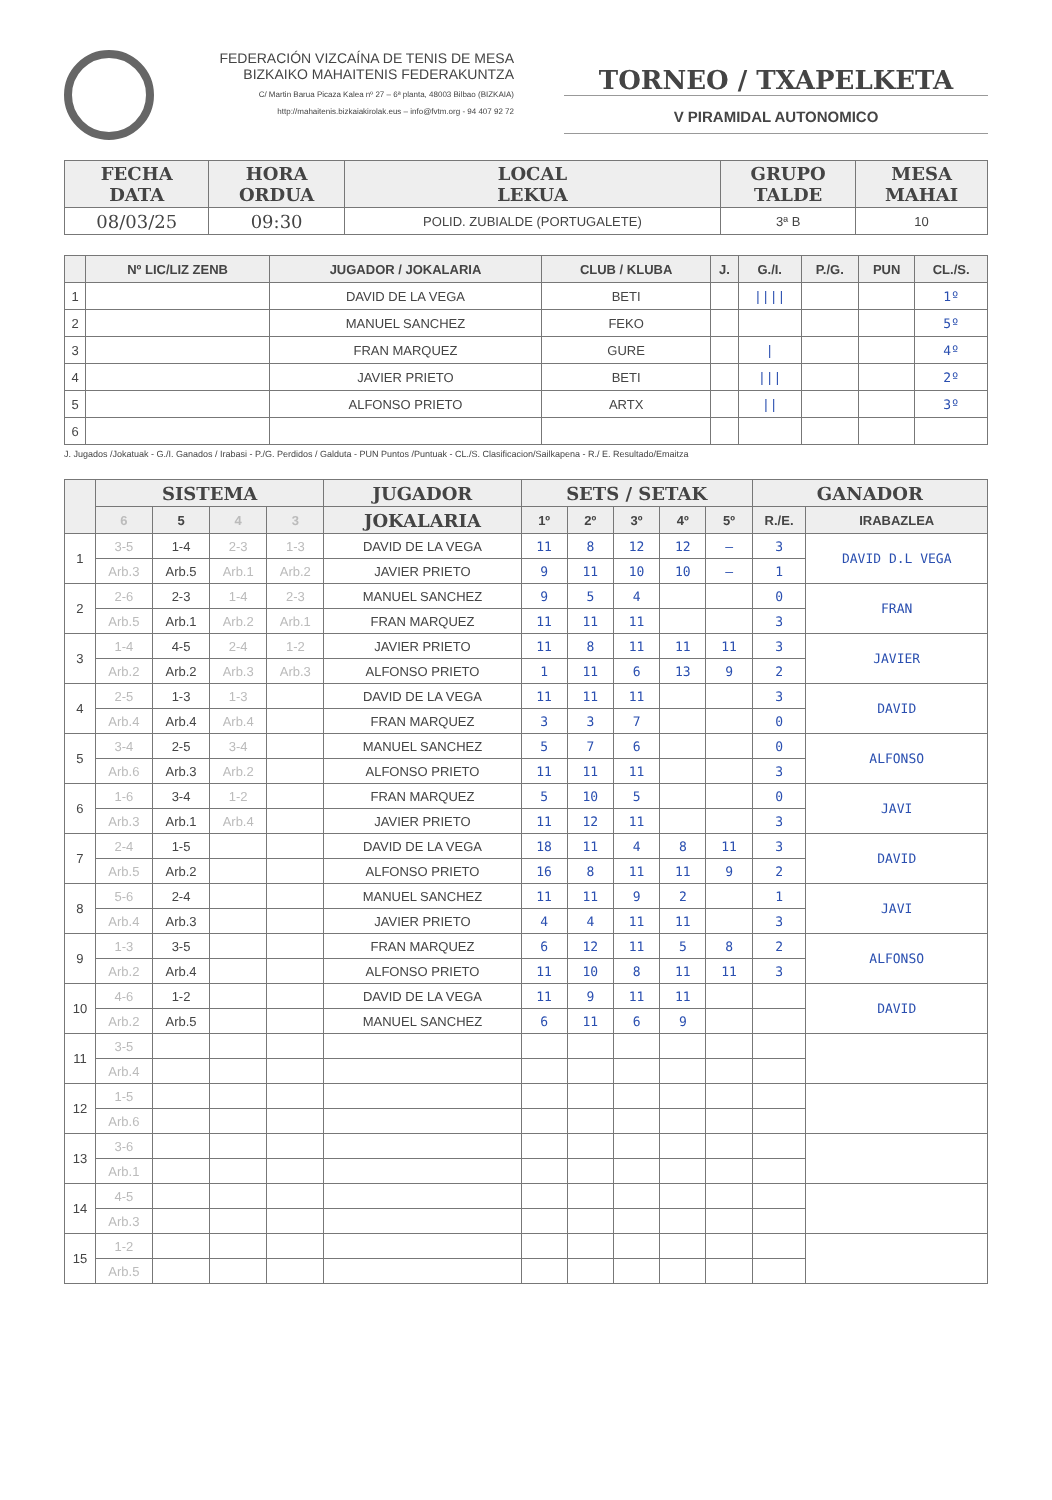FEDERACIÓN VIZCAÍNA DE TENIS DE MESA
BIZKAIKO MAHAITENIS FEDERAKUNTZA
C/ Martin Barua Picaza Kalea nº 27 – 6ª planta, 48003 Bilbao (BIZKAIA)
http://mahaitenis.bizkaiakirolak.eus – info@fvtm.org - 94 407 92 72
TORNEO / TXAPELKETA
V PIRAMIDAL AUTONOMICO
| FECHA DATA | HORA ORDUA | LOCAL LEKUA | GRUPO TALDE | MESA MAHAI |
| --- | --- | --- | --- | --- |
| 08/03/25 | 09:30 | POLID. ZUBIALDE (PORTUGALETE) | 3ª B | 10 |
| | Nº LIC/LIZ ZENB | JUGADOR / JOKALARIA | CLUB / KLUBA | J. | G./I. | P./G. | PUN | CL./S. |
| --- | --- | --- | --- | --- | --- | --- | --- | --- |
| 1 | | DAVID DE LA VEGA | BETI | | //// | | | 1º |
| 2 | | MANUEL SANCHEZ | FEKO | | | | | 5º |
| 3 | | FRAN MARQUEZ | GURE | | / | | | 4º |
| 4 | | JAVIER PRIETO | BETI | | /// | | | 2º |
| 5 | | ALFONSO PRIETO | ARTX | | // | | | 3º |
| 6 | | | | | | | | |
J. Jugados /Jokatuak - G./I. Ganados / Irabasi - P./G. Perdidos / Galduta - PUN Puntos /Puntuak - CL./S. Clasificacion/Sailkapena - R./ E. Resultado/Emaitza
| | SISTEMA | | | | JUGADOR | SETS / SETAK | | | | | GANADOR | |
| --- | --- | --- | --- | --- | --- | --- | --- | --- | --- | --- | --- | --- |
| | 6 | 5 | 4 | 3 | JOKALARIA | 1º | 2º | 3º | 4º | 5º | R./E. | IRABAZLEA |
| 1 | 3-5 | 1-4 | 2-3 | 1-3 | DAVID DE LA VEGA | 11 | 8 | 12 | 12 | – | 3 | DAVID D.L VEGA |
| | Arb.3 | Arb.5 | Arb.1 | Arb.2 | JAVIER PRIETO | 9 | 11 | 10 | 10 | – | 1 | |
| 2 | 2-6 | 2-3 | 1-4 | 2-3 | MANUEL SANCHEZ | 9 | 5 | 4 | | | 0 | FRAN |
| | Arb.5 | Arb.1 | Arb.2 | Arb.1 | FRAN MARQUEZ | 11 | 11 | 11 | | | 3 | |
| 3 | 1-4 | 4-5 | 2-4 | 1-2 | JAVIER PRIETO | 11 | 8 | 11 | 11 | 11 | 3 | JAVIER |
| | Arb.2 | Arb.2 | Arb.3 | Arb.3 | ALFONSO PRIETO | 1 | 11 | 6 | 13 | 9 | 2 | |
| 4 | 2-5 | 1-3 | 1-3 | | DAVID DE LA VEGA | 11 | 11 | 11 | | | 3 | DAVID |
| | Arb.4 | Arb.4 | Arb.4 | | FRAN MARQUEZ | 3 | 3 | 7 | | | 0 | |
| 5 | 3-4 | 2-5 | 3-4 | | MANUEL SANCHEZ | 5 | 7 | 6 | | | 0 | ALFONSO |
| | Arb.6 | Arb.3 | Arb.2 | | ALFONSO PRIETO | 11 | 11 | 11 | | | 3 | |
| 6 | 1-6 | 3-4 | 1-2 | | FRAN MARQUEZ | 5 | 10 | 5 | | | 0 | JAVI |
| | Arb.3 | Arb.1 | Arb.4 | | JAVIER PRIETO | 11 | 12 | 11 | | | 3 | |
| 7 | 2-4 | 1-5 | | | DAVID DE LA VEGA | 18 | 11 | 4 | 8 | 11 | 3 | DAVID |
| | Arb.5 | Arb.2 | | | ALFONSO PRIETO | 16 | 8 | 11 | 11 | 9 | 2 | |
| 8 | 5-6 | 2-4 | | | MANUEL SANCHEZ | 11 | 11 | 9 | 2 | | 1 | JAVI |
| | Arb.4 | Arb.3 | | | JAVIER PRIETO | 4 | 4 | 11 | 11 | | 3 | |
| 9 | 1-3 | 3-5 | | | FRAN MARQUEZ | 6 | 12 | 11 | 5 | 8 | 2 | ALFONSO |
| | Arb.2 | Arb.4 | | | ALFONSO PRIETO | 11 | 10 | 8 | 11 | 11 | 3 | |
| 10 | 4-6 | 1-2 | | | DAVID DE LA VEGA | 11 | 9 | 11 | 11 | | | DAVID |
| | Arb.2 | Arb.5 | | | MANUEL SANCHEZ | 6 | 11 | 6 | 9 | | | |
| 11 | 3-5 | | | | | | | | | | | |
| | Arb.4 | | | | | | | | | | | |
| 12 | 1-5 | | | | | | | | | | | |
| | Arb.6 | | | | | | | | | | | |
| 13 | 3-6 | | | | | | | | | | | |
| | Arb.1 | | | | | | | | | | | |
| 14 | 4-5 | | | | | | | | | | | |
| | Arb.3 | | | | | | | | | | | |
| 15 | 1-2 | | | | | | | | | | | |
| | Arb.5 | | | | | | | | | | | |